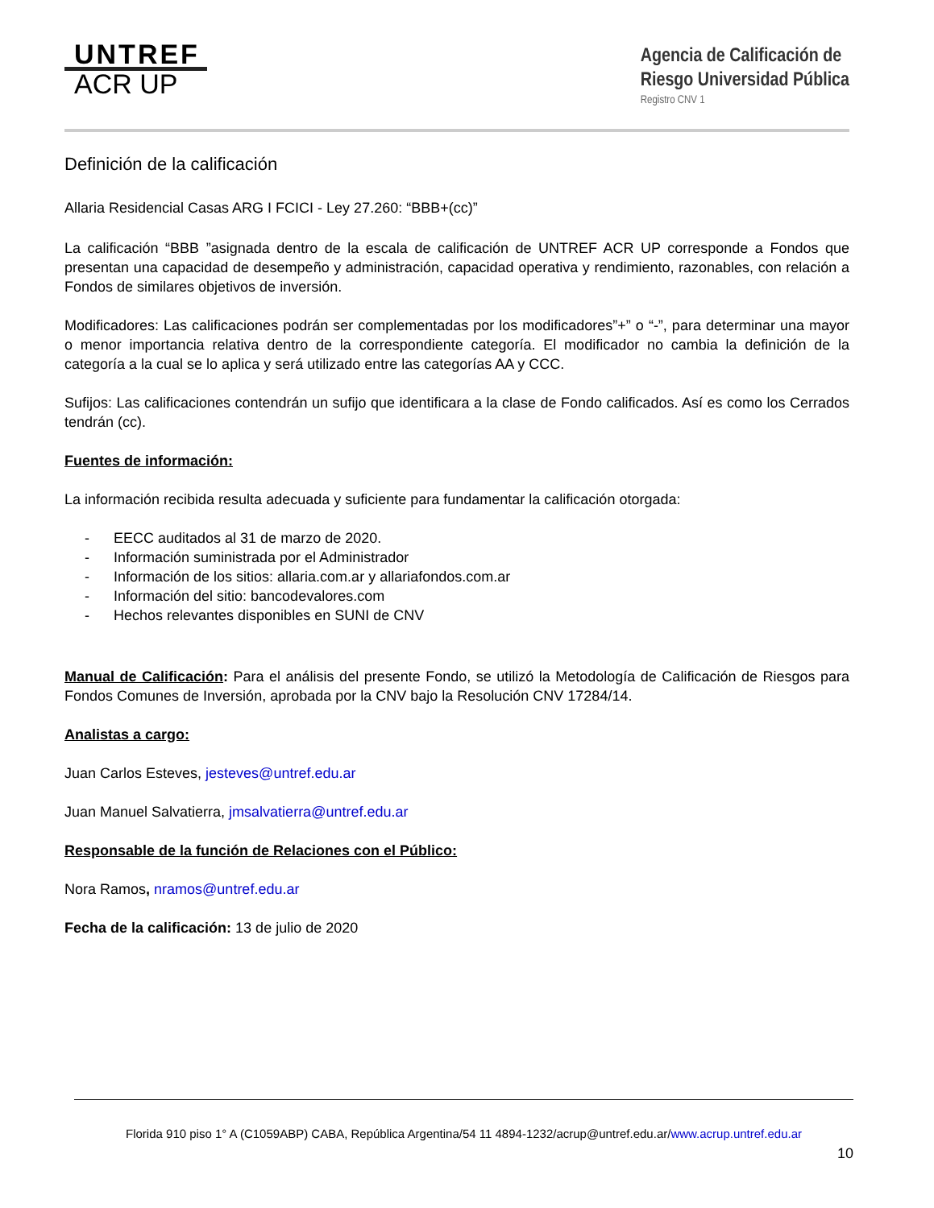UNTREF
ACR UP
Agencia de Calificación de
Riesgo Universidad Pública
Registro CNV 1
Definición de la calificación
Allaria Residencial Casas ARG I FCICI - Ley 27.260: “BBB+(cc)”
La calificación “BBB ”asignada dentro de la escala de calificación de UNTREF ACR UP corresponde a Fondos que presentan una capacidad de desempeño y administración, capacidad operativa y rendimiento, razonables, con relación a Fondos de similares objetivos de inversión.
Modificadores: Las calificaciones podrán ser complementadas por los modificadores”+” o “-”, para determinar una mayor o menor importancia relativa dentro de la correspondiente categoría. El modificador no cambia la definición de la categoría a la cual se lo aplica y será utilizado entre las categorías AA y CCC.
Sufijos: Las calificaciones contendrán un sufijo que identificara a la clase de Fondo calificados. Así es como los Cerrados tendrán (cc).
Fuentes de información:
La información recibida resulta adecuada y suficiente para fundamentar la calificación otorgada:
- EECC auditados al 31 de marzo de 2020.
- Información suministrada por el Administrador
- Información de los sitios: allaria.com.ar y allariafondos.com.ar
- Información del sitio: bancodevalores.com
- Hechos relevantes disponibles en SUNI de CNV
Manual de Calificación: Para el análisis del presente Fondo, se utilizó la Metodología de Calificación de Riesgos para Fondos Comunes de Inversión, aprobada por la CNV bajo la Resolución CNV 17284/14.
Analistas a cargo:
Juan Carlos Esteves, jesteves@untref.edu.ar
Juan Manuel Salvatierra, jmsalvatierra@untref.edu.ar
Responsable de la función de Relaciones con el Público:
Nora Ramos, nramos@untref.edu.ar
Fecha de la calificación: 13 de julio de 2020
Florida 910 piso 1° A (C1059ABP) CABA, República Argentina/54 11 4894-1232/acrup@untref.edu.ar/www.acrup.untref.edu.ar
10